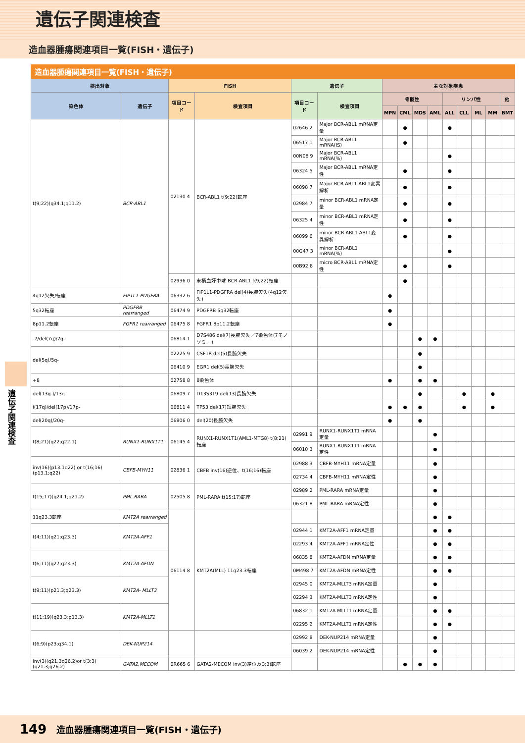遺伝子関連検査
造血器腫瘍関連項目一覧(FISH・遺伝子)
遺伝子関連検査
造血器腫瘍関連項目一覧(FISH・遺伝子)
| 検出対象 | | FISH | | 遺伝子 | | 主な対象疾患 | | | | | | | | |
| --- | --- | --- | --- | --- | --- | --- | --- | --- | --- | --- | --- | --- | --- | --- |
| 染色体 | 遺伝子 | 項目コード | 検査項目 | 項目コード | 検査項目 | 骨髄性 | | | | リンパ性 | | | | 他 |
| | | | | | | MPN | CML | MDS | AML | ALL | CLL | ML | MM | BMT |
| t(9;22)(q34.1;q11.2) | BCR-ABL1 | 02130 4 | BCR-ABL1 t(9;22)転座 | 02646 2 | Major BCR-ABL1 mRNA定量 | | ● | | | ● | | | | |
| | | | | 06517 1 | Major BCR-ABL1 mRNA(IS) | | ● | | | | | | | |
| | | | | 00N08 9 | Major BCR-ABL1 mRNA(%) | | | | | ● | | | | |
| | | | | 06324 5 | Major BCR-ABL1 mRNA定性 | | ● | | | ● | | | | |
| | | | | 06098 7 | Major BCR-ABL1 ABL1変異解析 | | ● | | | ● | | | | |
| | | | | 02984 7 | minor BCR-ABL1 mRNA定量 | | ● | | | ● | | | | |
| | | | | 06325 4 | minor BCR-ABL1 mRNA定性 | | ● | | | ● | | | | |
| | | | | 06099 6 | minor BCR-ABL1 ABL1変異解析 | | ● | | | ● | | | | |
| | | | | 00G47 3 | minor BCR-ABL1 mRNA(%) | | | | | ● | | | | |
| | | | | 00B92 8 | micro BCR-ABL1 mRNA定性 | | ● | | | ● | | | | |
| | | 02936 0 | 末梢血好中球 BCR-ABL1 t(9;22)転座 | | | | ● | | | | | | | |
| 4q12欠失/転座 | FIP1L1-PDGFRA | 06332 6 | FIP1L1-PDGFRA del(4)長腕欠失(4q12欠失) | | | ● | | | | | | | | |
| 5q32転座 | PDGFRB rearranged | 06474 9 | PDGFRB 5q32転座 | | | ● | | | | | | | | |
| 8p11.2転座 | FGFR1 rearranged | 06475 8 | FGFR1 8p11.2転座 | | | ● | | | | | | | | |
| -7/del(7q)/7q- | | 06814 1 | D7S486 del(7)長腕欠失／7染色体(7モノソミー) | | | | | ● | ● | | | | | |
| del(5q)/5q- | | 02225 9 | CSF1R del(5)長腕欠失 | | | | | ● | | | | | | |
| | | 06410 9 | EGR1 del(5)長腕欠失 | | | | | ● | | | | | | |
| +8 | | 02758 8 | 8染色体 | | | ● | | ● | ● | | | | | |
| del(13q-)/13q- | | 06809 7 | D13S319 del(13)長腕欠失 | | | | | ● | | | ● | | ● | |
| i(17q)/del(17p)/17p- | | 06811 4 | TP53 del(17)短腕欠失 | | | ● | ● | ● | | | ● | | ● | |
| del(20q)/20q- | | 06806 0 | del(20)長腕欠失 | | | ● | | ● | | | | | | |
| t(8;21)(q22;q22.1) | RUNX1-RUNX1T1 | 06145 4 | RUNX1-RUNX1T1(AML1-MTG8) t(8;21)転座 | 02991 9 | RUNX1-RUNX1T1 mRNA定量 | | | | ● | | | | | |
| | | | | 06010 3 | RUNX1-RUNX1T1 mRNA定性 | | | | ● | | | | | |
| inv(16)(p13.1q22) or t(16;16)(p13.1;q22) | CBFB-MYH11 | 02836 1 | CBFB inv(16)逆位、t(16;16)転座 | 02988 3 | CBFB-MYH11 mRNA定量 | | | | ● | | | | | |
| | | | | 02734 4 | CBFB-MYH11 mRNA定性 | | | | ● | | | | | |
| t(15;17)(q24.1;q21.2) | PML-RARA | 02505 8 | PML-RARA t(15;17)転座 | 02989 2 | PML-RARA mRNA定量 | | | | ● | | | | | |
| | | | | 06321 8 | PML-RARA mRNA定性 | | | | ● | | | | | |
| 11q23.3転座 | KMT2A rearranged | 06114 8 | KMT2A(MLL) 11q23.3転座 | | | | | | ● | ● | | | | |
| t(4;11)(q21;q23.3) | KMT2A-AFF1 | | | 02944 1 | KMT2A-AFF1 mRNA定量 | | | | ● | ● | | | | |
| | | | | 02293 4 | KMT2A-AFF1 mRNA定性 | | | | ● | ● | | | | |
| t(6;11)(q27;q23.3) | KMT2A-AFDN | | | 06835 8 | KMT2A-AFDN mRNA定量 | | | | ● | ● | | | | |
| | | | | 0M498 7 | KMT2A-AFDN mRNA定性 | | | | ● | ● | | | | |
| t(9;11)(p21.3;q23.3) | KMT2A- MLLT3 | | | 02945 0 | KMT2A-MLLT3 mRNA定量 | | | | ● | | | | | |
| | | | | 02294 3 | KMT2A-MLLT3 mRNA定性 | | | | ● | | | | | |
| t(11;19)(q23.3;p13.3) | KMT2A-MLLT1 | | | 06832 1 | KMT2A-MLLT1 mRNA定量 | | | | ● | ● | | | | |
| | | | | 02295 2 | KMT2A-MLLT1 mRNA定性 | | | | ● | ● | | | | |
| t(6;9)(p23;q34.1) | DEK-NUP214 | | | 02992 8 | DEK-NUP214 mRNA定量 | | | | ● | | | | | |
| | | | | 06039 2 | DEK-NUP214 mRNA定性 | | | | ● | | | | | |
| inv(3)(q21.3q26.2)or t(3;3)(q21.3;q26.2) | GATA2,MECOM | 0R665 6 | GATA2-MECOM inv(3)逆位,t(3;3)転座 | | | | ● | ● | ● | | | | | |
149 造血器腫瘍関連項目一覧(FISH・遺伝子)